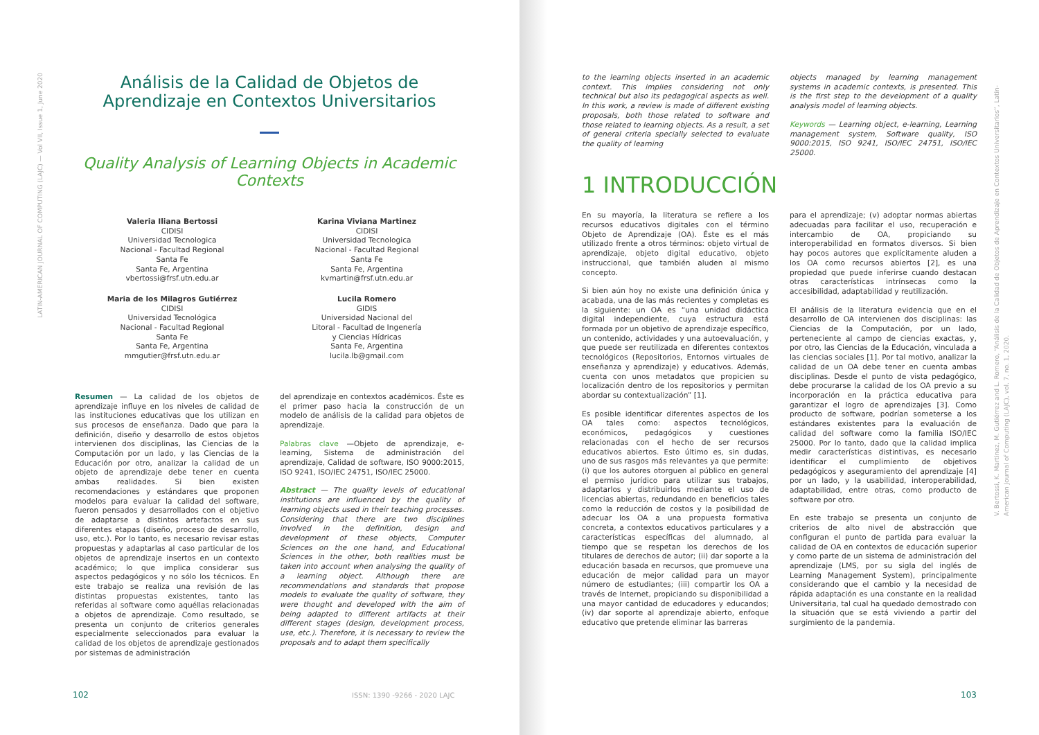LATIN-AMERICAN JOURNAL OF COMPUTING (LAJC) — Vol VII, Issue 1, June 2020
Análisis de la Calidad de Objetos de Aprendizaje en Contextos Universitarios
Quality Analysis of Learning Objects in Academic Contexts
Valeria Iliana Bertossi
CIDISI
Universidad Tecnologica
Nacional - Facultad Regional
Santa Fe
Santa Fe, Argentina
vbertossi@frsf.utn.edu.ar
Karina Viviana Martinez
CIDISI
Universidad Tecnologica
Nacional - Facultad Regional
Santa Fe
Santa Fe, Argentina
kvmartin@frsf.utn.edu.ar
Maria de los Milagros Gutiérrez
CIDISI
Universidad Tecnológica
Nacional - Facultad Regional
Santa Fe
Santa Fe, Argentina
mmgutier@frsf.utn.edu.ar
Lucila Romero
GIDIS
Universidad Nacional del
Litoral - Facultad de Ingenería
y Ciencias Hídricas
Santa Fe, Argentina
lucila.lb@gmail.com
Resumen — La calidad de los objetos de aprendizaje influye en los niveles de calidad de las instituciones educativas que los utilizan en sus procesos de enseñanza. Dado que para la definición, diseño y desarrollo de estos objetos intervienen dos disciplinas, las Ciencias de la Computación por un lado, y las Ciencias de la Educación por otro, analizar la calidad de un objeto de aprendizaje debe tener en cuenta ambas realidades. Si bien existen recomendaciones y estándares que proponen modelos para evaluar la calidad del software, fueron pensados y desarrollados con el objetivo de adaptarse a distintos artefactos en sus diferentes etapas (diseño, proceso de desarrollo, uso, etc.). Por lo tanto, es necesario revisar estas propuestas y adaptarlas al caso particular de los objetos de aprendizaje insertos en un contexto académico; lo que implica considerar sus aspectos pedagógicos y no sólo los técnicos. En este trabajo se realiza una revisión de las distintas propuestas existentes, tanto las referidas al software como aquéllas relacionadas a objetos de aprendizaje. Como resultado, se presenta un conjunto de criterios generales especialmente seleccionados para evaluar la calidad de los objetos de aprendizaje gestionados por sistemas de administración
del aprendizaje en contextos académicos. Éste es el primer paso hacia la construcción de un modelo de análisis de la calidad para objetos de aprendizaje.
Palabras clave —Objeto de aprendizaje, e-learning, Sistema de administración del aprendizaje, Calidad de software, ISO 9000:2015, ISO 9241, ISO/IEC 24751, ISO/IEC 25000.
Abstract — The quality levels of educational institutions are influenced by the quality of learning objects used in their teaching processes. Considering that there are two disciplines involved in the definition, design and development of these objects, Computer Sciences on the one hand, and Educational Sciences in the other, both realities must be taken into account when analysing the quality of a learning object. Although there are recommendations and standards that propose models to evaluate the quality of software, they were thought and developed with the aim of being adapted to different artifacts at their different stages (design, development process, use, etc.). Therefore, it is necessary to review the proposals and to adapt them specifically
102 ISSN: 1390 -9266 - 2020 LAJC
to the learning objects inserted in an academic context. This implies considering not only technical but also its pedagogical aspects as well. In this work, a review is made of different existing proposals, both those related to software and those related to learning objects. As a result, a set of general criteria specially selected to evaluate the quality of learning
objects managed by learning management systems in academic contexts, is presented. This is the first step to the development of a quality analysis model of learning objects.
Keywords — Learning object, e-learning, Learning management system, Software quality, ISO 9000:2015, ISO 9241, ISO/IEC 24751, ISO/IEC 25000.
1 INTRODUCCIÓN
En su mayoría, la literatura se refiere a los recursos educativos digitales con el término Objeto de Aprendizaje (OA). Éste es el más utilizado frente a otros términos: objeto virtual de aprendizaje, objeto digital educativo, objeto instruccional, que también aluden al mismo concepto.
Si bien aún hoy no existe una definición única y acabada, una de las más recientes y completas es la siguiente: un OA es “una unidad didáctica digital independiente, cuya estructura está formada por un objetivo de aprendizaje específico, un contenido, actividades y una autoevaluación, y que puede ser reutilizada en diferentes contextos tecnológicos (Repositorios, Entornos virtuales de enseñanza y aprendizaje) y educativos. Además, cuenta con unos metadatos que propicien su localización dentro de los repositorios y permitan abordar su contextualización” [1].
Es posible identificar diferentes aspectos de los OA tales como: aspectos tecnológicos, económicos, pedagógicos y cuestiones relacionadas con el hecho de ser recursos educativos abiertos. Esto último es, sin dudas, uno de sus rasgos más relevantes ya que permite: (i) que los autores otorguen al público en general el permiso jurídico para utilizar sus trabajos, adaptarlos y distribuirlos mediante el uso de licencias abiertas, redundando en beneficios tales como la reducción de costos y la posibilidad de adecuar los OA a una propuesta formativa concreta, a contextos educativos particulares y a características específicas del alumnado, al tiempo que se respetan los derechos de los titulares de derechos de autor; (ii) dar soporte a la educación basada en recursos, que promueve una educación de mejor calidad para un mayor número de estudiantes; (iii) compartir los OA a través de Internet, propiciando su disponibilidad a una mayor cantidad de educadores y educandos; (iv) dar soporte al aprendizaje abierto, enfoque educativo que pretende eliminar las barreras
para el aprendizaje; (v) adoptar normas abiertas adecuadas para facilitar el uso, recuperación e intercambio de OA, propiciando su interoperabilidad en formatos diversos. Si bien hay pocos autores que explícitamente aluden a los OA como recursos abiertos [2], es una propiedad que puede inferirse cuando destacan otras características intrínsecas como la accesibilidad, adaptabilidad y reutilización.
El análisis de la literatura evidencia que en el desarrollo de OA intervienen dos disciplinas: las Ciencias de la Computación, por un lado, perteneciente al campo de ciencias exactas, y, por otro, las Ciencias de la Educación, vinculada a las ciencias sociales [1]. Por tal motivo, analizar la calidad de un OA debe tener en cuenta ambas disciplinas. Desde el punto de vista pedagógico, debe procurarse la calidad de los OA previo a su incorporación en la práctica educativa para garantizar el logro de aprendizajes [3]. Como producto de software, podrían someterse a los estándares existentes para la evaluación de calidad del software como la familia ISO/IEC 25000. Por lo tanto, dado que la calidad implica medir características distintivas, es necesario identificar el cumplimiento de objetivos pedagógicos y aseguramiento del aprendizaje [4] por un lado, y la usabilidad, interoperabilidad, adaptabilidad, entre otras, como producto de software por otro.
En este trabajo se presenta un conjunto de criterios de alto nivel de abstracción que configuran el punto de partida para evaluar la calidad de OA en contextos de educación superior y como parte de un sistema de administración del aprendizaje (LMS, por su sigla del inglés de Learning Management System), principalmente considerando que el cambio y la necesidad de rápida adaptación es una constante en la realidad Universitaria, tal cual ha quedado demostrado con la situación que se está viviendo a partir del surgimiento de la pandemia.
103
V. Bertossi, K. Martinez, M. Gutiérrez and L. Romero, “Análisis de la Calidad de Objetos de Aprendizaje en Contextos Universitarios”, Latin-American Journal of Computing (LAJC), vol. 7, no. 1, 2020.